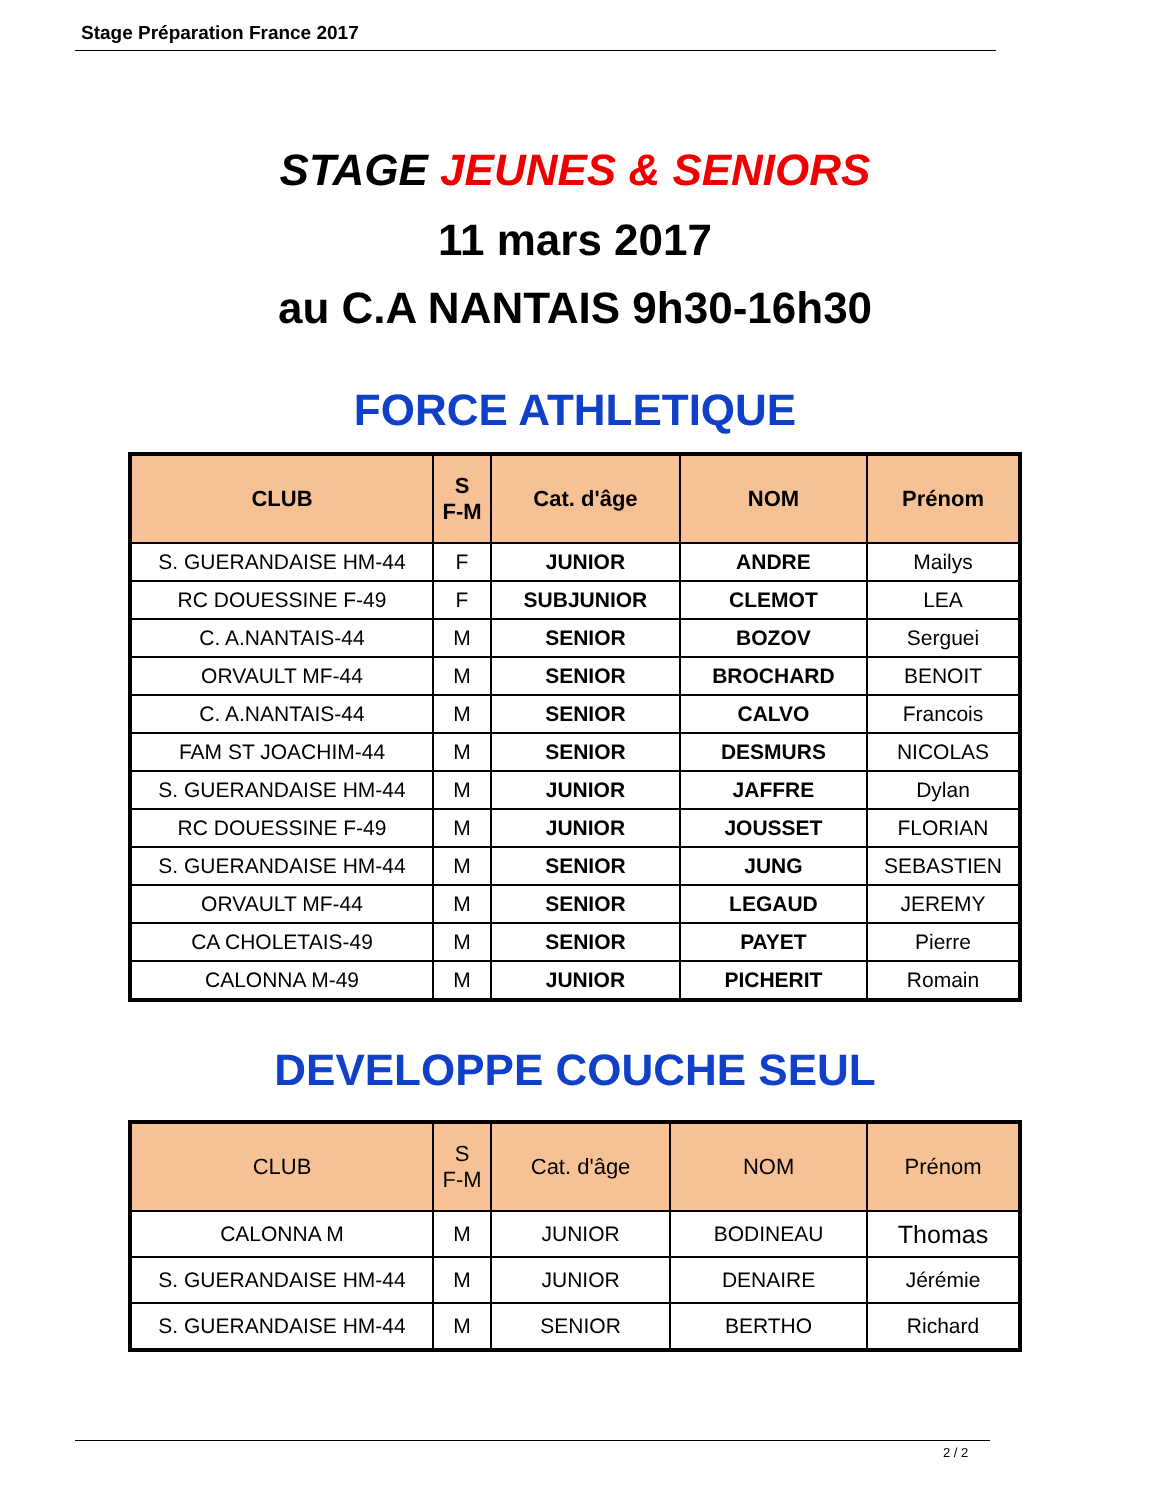Stage Préparation France 2017
STAGE JEUNES & SENIORS
11 mars 2017
au C.A NANTAIS 9h30-16h30
FORCE ATHLETIQUE
| CLUB | S F-M | Cat. d'âge | NOM | Prénom |
| --- | --- | --- | --- | --- |
| S. GUERANDAISE HM-44 | F | JUNIOR | ANDRE | Mailys |
| RC DOUESSINE F-49 | F | SUBJUNIOR | CLEMOT | LEA |
| C. A.NANTAIS-44 | M | SENIOR | BOZOV | Serguei |
| ORVAULT MF-44 | M | SENIOR | BROCHARD | BENOIT |
| C. A.NANTAIS-44 | M | SENIOR | CALVO | Francois |
| FAM ST JOACHIM-44 | M | SENIOR | DESMURS | NICOLAS |
| S. GUERANDAISE HM-44 | M | JUNIOR | JAFFRE | Dylan |
| RC DOUESSINE F-49 | M | JUNIOR | JOUSSET | FLORIAN |
| S. GUERANDAISE HM-44 | M | SENIOR | JUNG | SEBASTIEN |
| ORVAULT MF-44 | M | SENIOR | LEGAUD | JEREMY |
| CA CHOLETAIS-49 | M | SENIOR | PAYET | Pierre |
| CALONNA M-49 | M | JUNIOR | PICHERIT | Romain |
DEVELOPPE COUCHE SEUL
| CLUB | S F-M | Cat. d'âge | NOM | Prénom |
| --- | --- | --- | --- | --- |
| CALONNA M | M | JUNIOR | BODINEAU | Thomas |
| S. GUERANDAISE HM-44 | M | JUNIOR | DENAIRE | Jérémie |
| S. GUERANDAISE HM-44 | M | SENIOR | BERTHO | Richard |
2 / 2